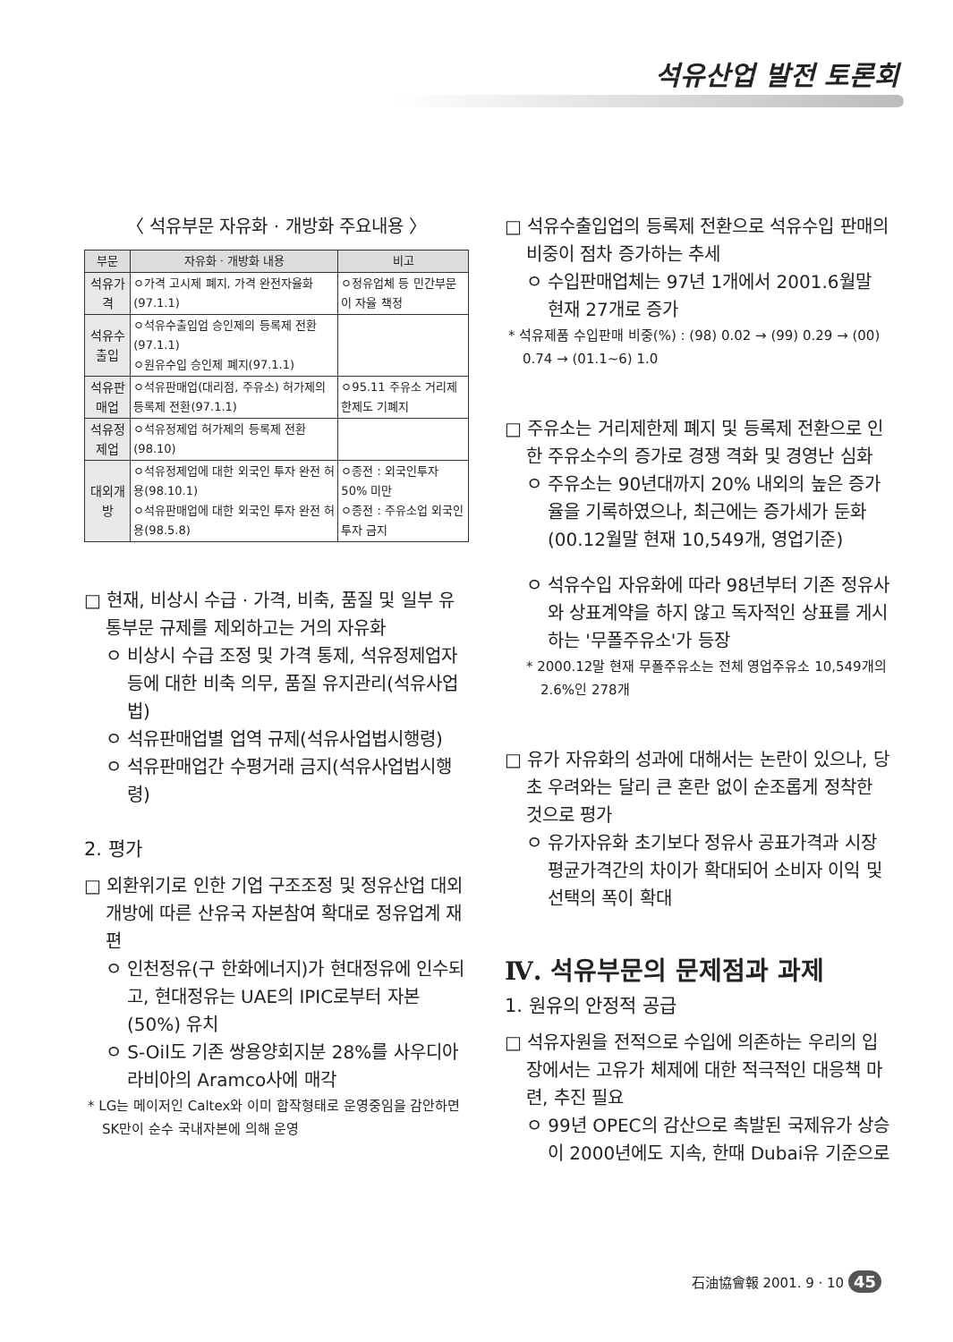석유산업 발전 토론회
〈 석유부문 자유화 · 개방화 주요내용 〉
| 부문 | 자유화 · 개방화 내용 | 비고 |
| --- | --- | --- |
| 석유가격 | ㅇ가격 고시제 폐지, 가격 완전자율화 (97.1.1) | ㅇ정유업체 등 민간부문이 자율 책정 |
| 석유수출입 | ㅇ석유수출입업 승인제의 등록제 전환 (97.1.1) ㅇ원유수입 승인제 폐지(97.1.1) | |
| 석유판매업 | ㅇ석유판매업(대리점, 주유소) 허가제의 등록제 전환(97.1.1) | ㅇ95.11 주유소 거리제한제도 기폐지 |
| 석유정제업 | ㅇ석유정제업 허가제의 등록제 전환 (98.10) | |
| 대외개방 | ㅇ석유정제업에 대한 외국인 투자 완전 허용(98.10.1) ㅇ석유판매업에 대한 외국인 투자 완전 허용(98.5.8) | ㅇ종전 : 외국인투자 50% 미만 ㅇ종전 : 주유소업 외국인 투자 금지 |
□ 현재, 비상시 수급 · 가격, 비축, 품질 및 일부 유통부문 규제를 제외하고는 거의 자유화
ㅇ 비상시 수급 조정 및 가격 통제, 석유정제업자 등에 대한 비축 의무, 품질 유지관리(석유사업법)
ㅇ 석유판매업별 업역 규제(석유사업법시행령)
ㅇ 석유판매업간 수평거래 금지(석유사업법시행령)
2. 평가
□ 외환위기로 인한 기업 구조조정 및 정유산업 대외개방에 따른 산유국 자본참여 확대로 정유업계 재편
ㅇ 인천정유(구 한화에너지)가 현대정유에 인수되고, 현대정유는 UAE의 IPIC로부터 자본(50%) 유치
ㅇ S-Oil도 기존 쌍용양회지분 28%를 사우디아라비아의 Aramco사에 매각
* LG는 메이저인 Caltex와 이미 합작형태로 운영중임을 감안하면 SK만이 순수 국내자본에 의해 운영
□ 석유수출입업의 등록제 전환으로 석유수입 판매의 비중이 점차 증가하는 추세
ㅇ 수입판매업체는 97년 1개에서 2001.6월말 현재 27개로 증가
* 석유제품 수입판매 비중(%) : (98) 0.02 → (99) 0.29 → (00) 0.74 → (01.1~6) 1.0
□ 주유소는 거리제한제 폐지 및 등록제 전환으로 인한 주유소수의 증가로 경쟁 격화 및 경영난 심화
ㅇ 주유소는 90년대까지 20% 내외의 높은 증가율을 기록하였으나, 최근에는 증가세가 둔화 (00.12월말 현재 10,549개, 영업기준)
ㅇ 석유수입 자유화에 따라 98년부터 기존 정유사와 상표계약을 하지 않고 독자적인 상표를 게시하는 '무폴주유소'가 등장
* 2000.12말 현재 무폴주유소는 전체 영업주유소 10,549개의 2.6%인 278개
□ 유가 자유화의 성과에 대해서는 논란이 있으나, 당초 우려와는 달리 큰 혼란 없이 순조롭게 정착한 것으로 평가
ㅇ 유가자유화 초기보다 정유사 공표가격과 시장평균가격간의 차이가 확대되어 소비자 이익 및 선택의 폭이 확대
Ⅳ. 석유부문의 문제점과 과제
1. 원유의 안정적 공급
□ 석유자원을 전적으로 수입에 의존하는 우리의 입장에서는 고유가 체제에 대한 적극적인 대응책 마련, 추진 필요
ㅇ 99년 OPEC의 감산으로 촉발된 국제유가 상승이 2000년에도 지속, 한때 Dubai유 기준으로
石油協會報 2001. 9 · 10 45